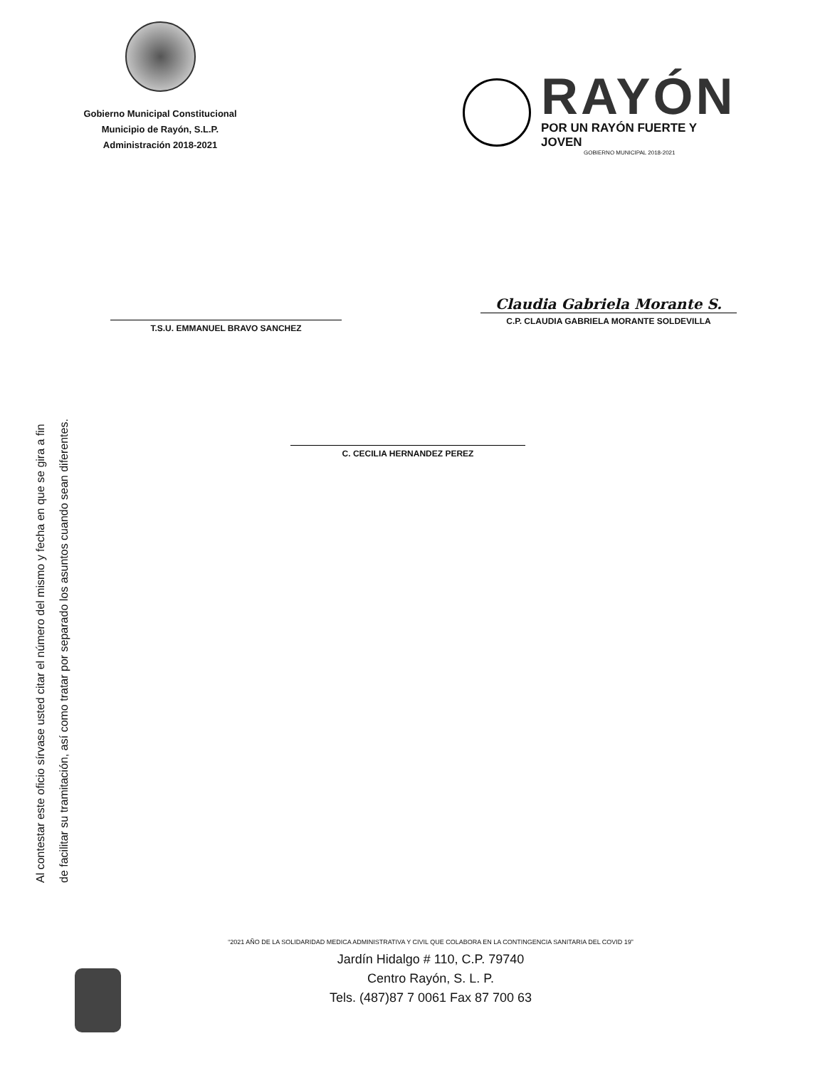Gobierno Municipal Constitucional
Municipio de Rayón, S.L.P.
Administración 2018-2021
RAYÓN
POR UN RAYÓN FUERTE Y JOVEN
GOBIERNO MUNICIPAL 2018-2021
T.S.U. EMMANUEL BRAVO SANCHEZ
Claudia Gabriela Morante S.
C.P. CLAUDIA GABRIELA MORANTE SOLDEVILLA
C. CECILIA HERNANDEZ PEREZ
Al contestar este oficio sírvase usted citar el número del mismo y fecha en que se gira a fin
de facilitar su tramitación, así como tratar por separado los asuntos cuando sean diferentes.
“2021 AÑO DE LA SOLIDARIDAD MEDICA ADMINISTRATIVA Y CIVIL QUE COLABORA EN LA CONTINGENCIA SANITARIA DEL COVID 19”
Jardín Hidalgo # 110, C.P. 79740
Centro Rayón, S. L. P.
Tels. (487)87 7 0061 Fax 87 700 63